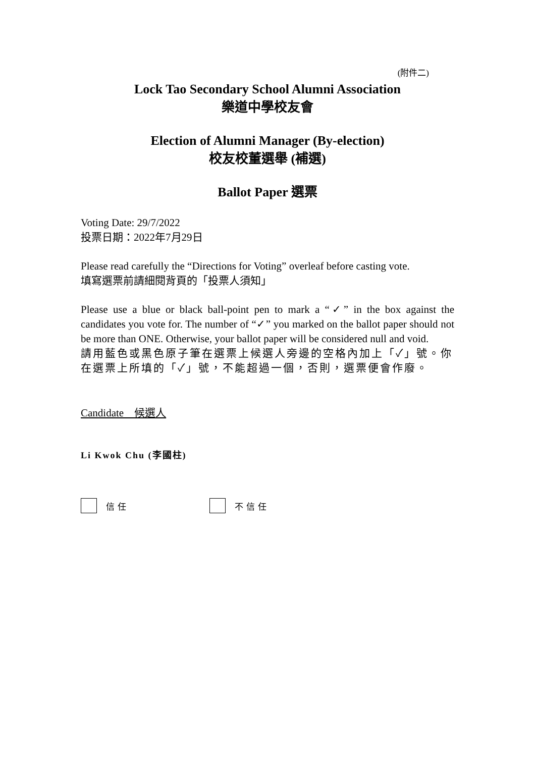(附件二)
Lock Tao Secondary School Alumni Association
樂道中學校友會
Election of Alumni Manager (By-election)
校友校董選舉 (補選)
Ballot Paper 選票
Voting Date: 29/7/2022
投票日期：2022年7月29日
Please read carefully the “Directions for Voting” overleaf before casting vote.
填寫選票前請細閱背頁的「投票人須知」
Please use a blue or black ball-point pen to mark a “✓” in the box against the candidates you vote for. The number of “✓” you marked on the ballot paper should not be more than ONE. Otherwise, your ballot paper will be considered null and void.
請用藍色或黑色原子筆在選票上候選人旁邊的空格內加上「✓」號。你在選票上所填的「✓」號，不能超過一個，否則，選票便會作廢。
Candidate　候選人
Li Kwok Chu (李國柱)
信任 不信任